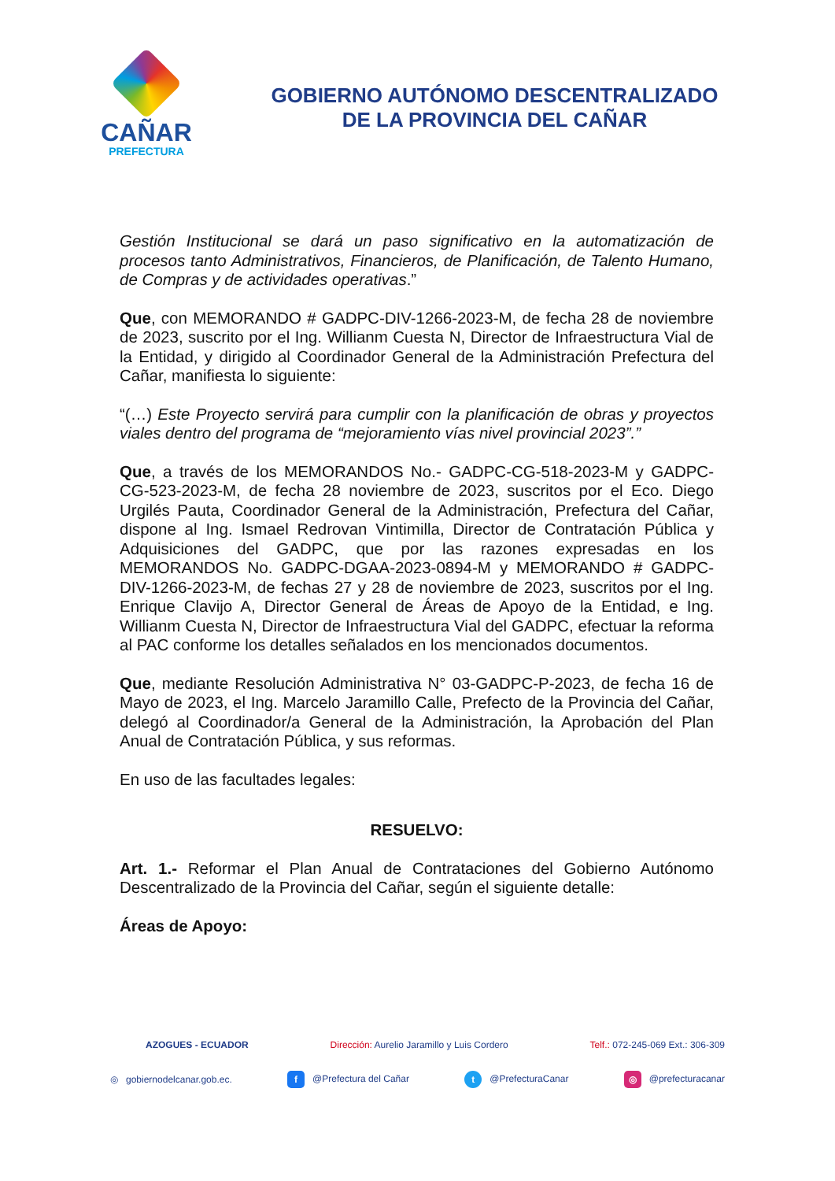CAÑAR
PREFECTURA
GOBIERNO AUTÓNOMO DESCENTRALIZADO
DE LA PROVINCIA DEL CAÑAR
Gestión Institucional se dará un paso significativo en la automatización de procesos tanto Administrativos, Financieros, de Planificación, de Talento Humano, de Compras y de actividades operativas.”
Que, con MEMORANDO # GADPC-DIV-1266-2023-M, de fecha 28 de noviembre de 2023, suscrito por el Ing. Willianm Cuesta N, Director de Infraestructura Vial de la Entidad, y dirigido al Coordinador General de la Administración Prefectura del Cañar, manifiesta lo siguiente:
“(…) Este Proyecto servirá para cumplir con la planificación de obras y proyectos viales dentro del programa de “mejoramiento vías nivel provincial 2023”.”
Que, a través de los MEMORANDOS No.- GADPC-CG-518-2023-M y GADPC-CG-523-2023-M, de fecha 28 noviembre de 2023, suscritos por el Eco. Diego Urgilés Pauta, Coordinador General de la Administración, Prefectura del Cañar, dispone al Ing. Ismael Redrovan Vintimilla, Director de Contratación Pública y Adquisiciones del GADPC, que por las razones expresadas en los MEMORANDOS No. GADPC-DGAA-2023-0894-M y MEMORANDO # GADPC-DIV-1266-2023-M, de fechas 27 y 28 de noviembre de 2023, suscritos por el Ing. Enrique Clavijo A, Director General de Áreas de Apoyo de la Entidad, e Ing. Willianm Cuesta N, Director de Infraestructura Vial del GADPC, efectuar la reforma al PAC conforme los detalles señalados en los mencionados documentos.
Que, mediante Resolución Administrativa N° 03-GADPC-P-2023, de fecha 16 de Mayo de 2023, el Ing. Marcelo Jaramillo Calle, Prefecto de la Provincia del Cañar, delegó al Coordinador/a General de la Administración, la Aprobación del Plan Anual de Contratación Pública, y sus reformas.
En uso de las facultades legales:
RESUELVO:
Art. 1.- Reformar el Plan Anual de Contrataciones del Gobierno Autónomo Descentralizado de la Provincia del Cañar, según el siguiente detalle:
Áreas de Apoyo:
AZOGUES - ECUADOR Dirección: Aurelio Jaramillo y Luis Cordero Telf.: 072-245-069 Ext.: 306-309
◎ gobiernodelcanar.gob.ec. f @Prefectura del Cañar t @PrefecturaCanar ◎ @prefecturacanar